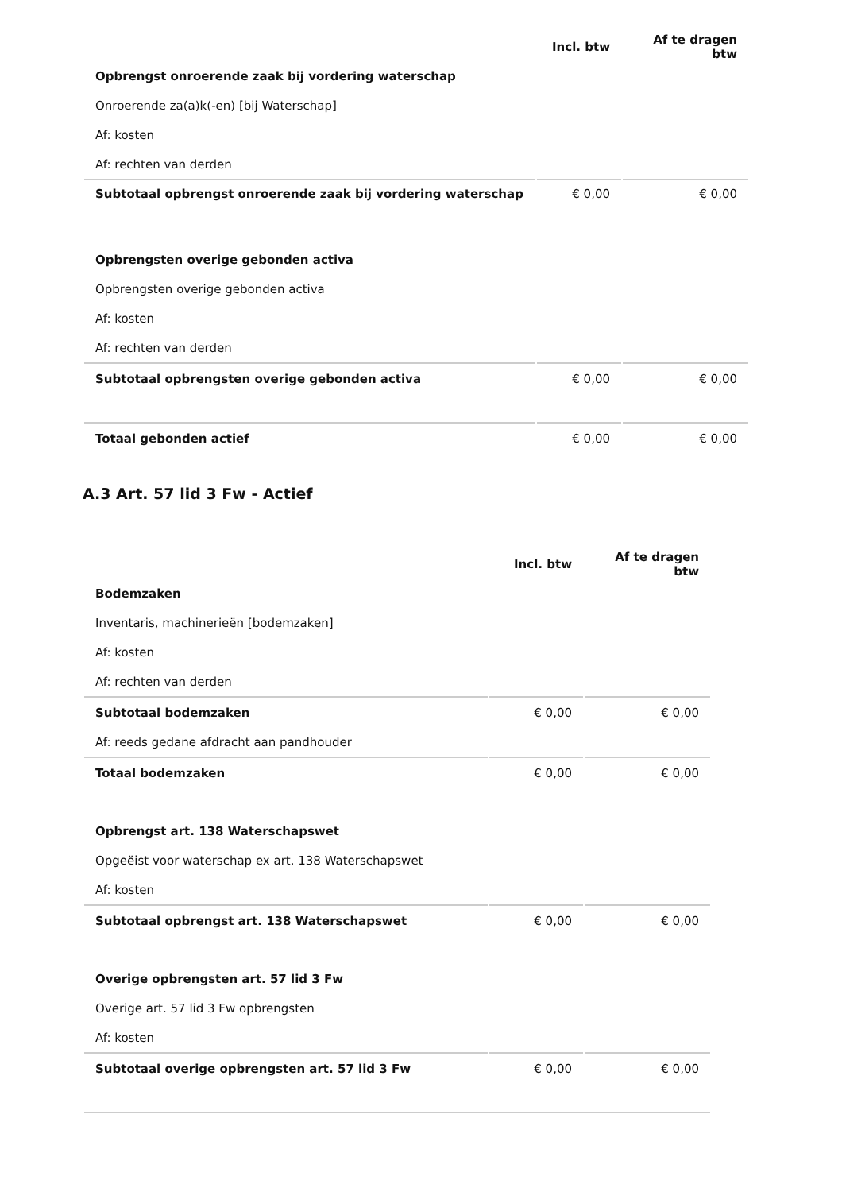| | Incl. btw | Af te dragen btw |
| --- | --- | --- |
| Opbrengst onroerende zaak bij vordering waterschap | | |
| Onroerende za(a)k(-en) [bij Waterschap] | | |
| Af: kosten | | |
| Af: rechten van derden | | |
| Subtotaal opbrengst onroerende zaak bij vordering waterschap | € 0,00 | € 0,00 |
| Opbrengsten overige gebonden activa | | |
| Opbrengsten overige gebonden activa | | |
| Af: kosten | | |
| Af: rechten van derden | | |
| Subtotaal opbrengsten overige gebonden activa | € 0,00 | € 0,00 |
| Totaal gebonden actief | € 0,00 | € 0,00 |
A.3 Art. 57 lid 3 Fw - Actief
| | Incl. btw | Af te dragen btw |
| --- | --- | --- |
| Bodemzaken | | |
| Inventaris, machinerieën [bodemzaken] | | |
| Af: kosten | | |
| Af: rechten van derden | | |
| Subtotaal bodemzaken | € 0,00 | € 0,00 |
| Af: reeds gedane afdracht aan pandhouder | | |
| Totaal bodemzaken | € 0,00 | € 0,00 |
| Opbrengst art. 138 Waterschapswet | | |
| Opgeëist voor waterschap ex art. 138 Waterschapswet | | |
| Af: kosten | | |
| Subtotaal opbrengst art. 138 Waterschapswet | € 0,00 | € 0,00 |
| Overige opbrengsten art. 57 lid 3 Fw | | |
| Overige art. 57 lid 3 Fw opbrengsten | | |
| Af: kosten | | |
| Subtotaal overige opbrengsten art. 57 lid 3 Fw | € 0,00 | € 0,00 |